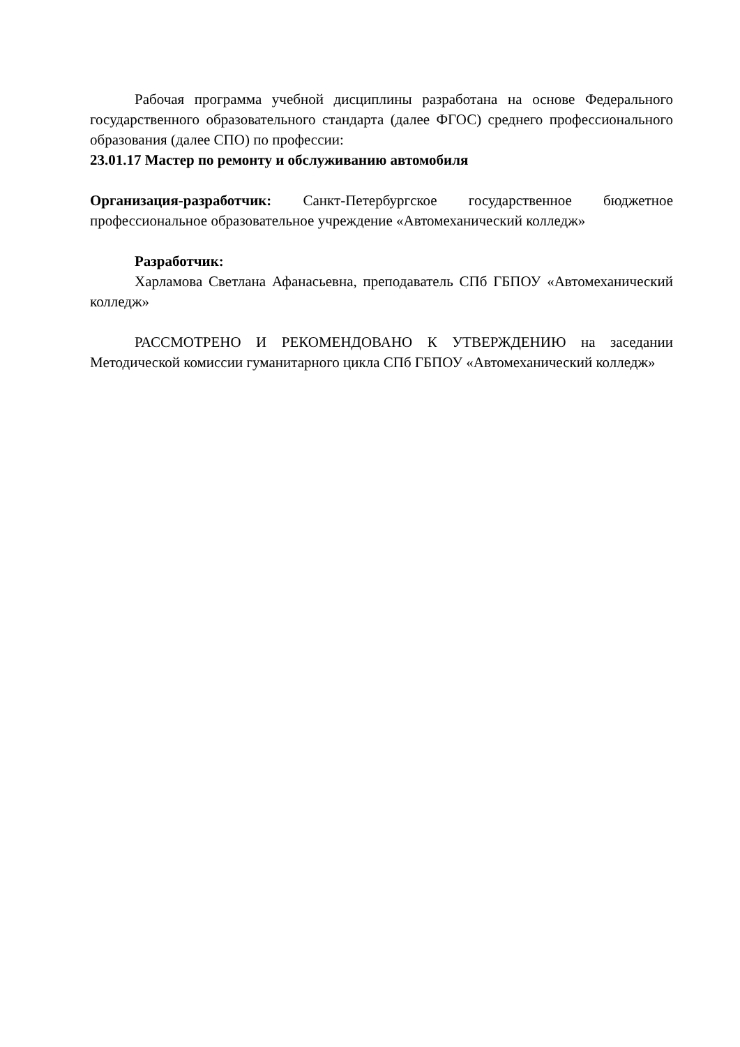Рабочая программа учебной дисциплины разработана на основе Федерального государственного образовательного стандарта (далее ФГОС) среднего профессионального образования (далее СПО) по профессии:
23.01.17 Мастер по ремонту и обслуживанию автомобиля
Организация-разработчик: Санкт-Петербургское государственное бюджетное профессиональное образовательное учреждение «Автомеханический колледж»
Разработчик:
Харламова Светлана Афанасьевна, преподаватель СПб ГБПОУ «Автомеханический колледж»
РАССМОТРЕНО И РЕКОМЕНДОВАНО К УТВЕРЖДЕНИЮ на заседании Методической комиссии гуманитарного цикла СПб ГБПОУ «Автомеханический колледж»